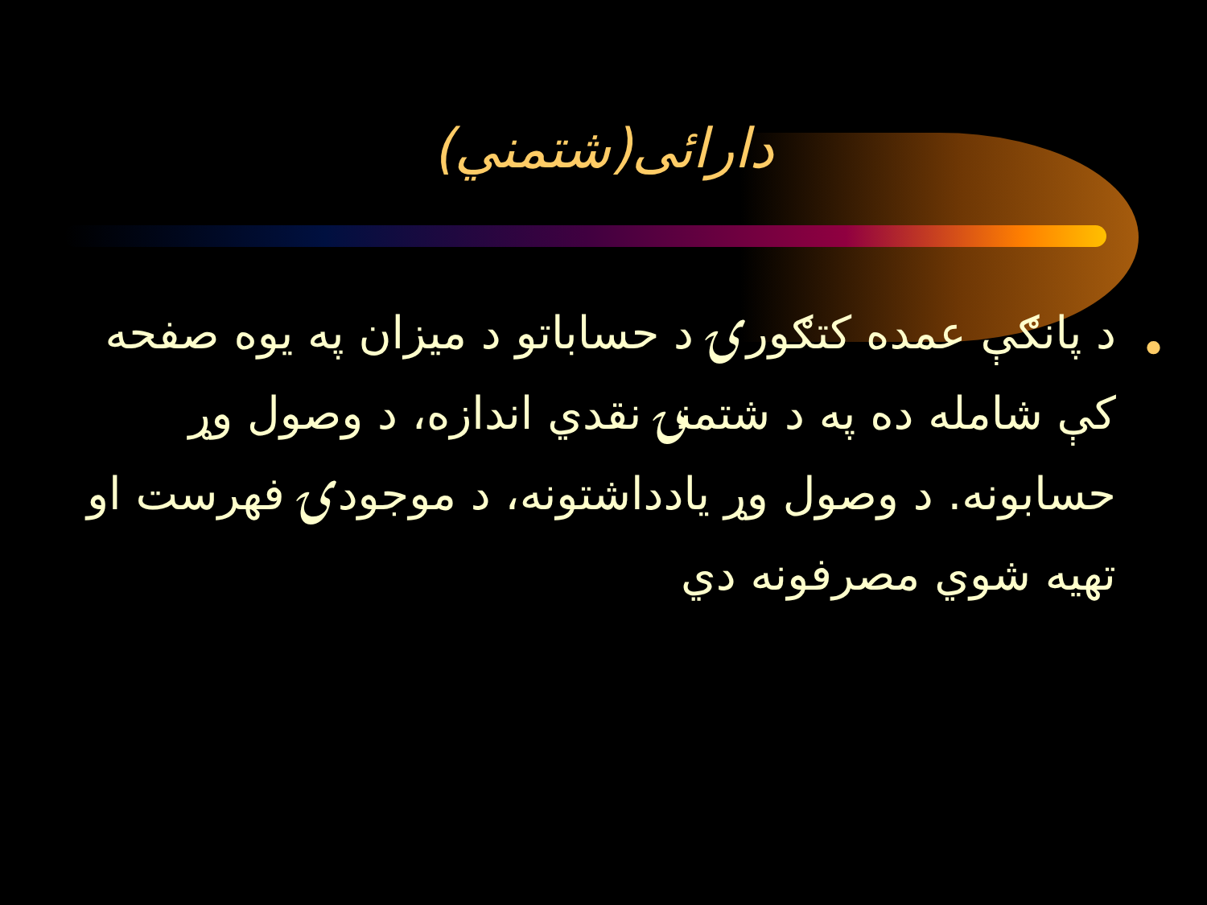دارائی(شتمني)
•
د پانګې عمده کتګورۍ د حساباتو د میزان په یوه صفحه کې شامله ده په د شتمنۍ نقدي اندازه، د وصول وړ حسابونه. د وصول وړ یادداشتونه، د موجودۍ فهرست او تهیه شوي مصرفونه دي